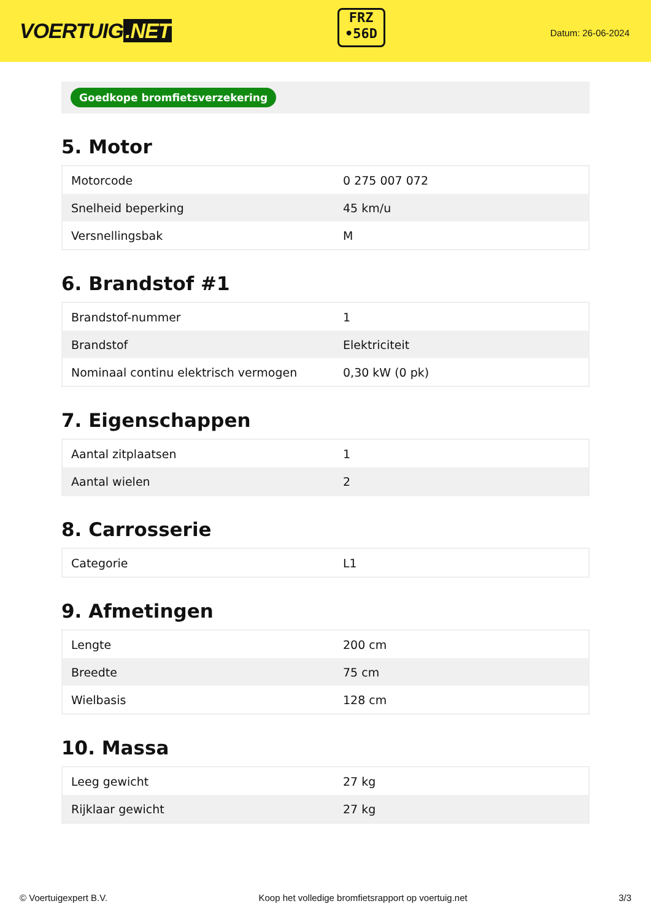VOERTUIG.NET
FRZ
•56D
Datum: 26-06-2024
Goedkope bromfietsverzekering
5. Motor
| Motorcode | 0 275 007 072 |
| Snelheid beperking | 45 km/u |
| Versnellingsbak | M |
6. Brandstof #1
| Brandstof-nummer | 1 |
| Brandstof | Elektriciteit |
| Nominaal continu elektrisch vermogen | 0,30 kW (0 pk) |
7. Eigenschappen
| Aantal zitplaatsen | 1 |
| Aantal wielen | 2 |
8. Carrosserie
| Categorie | L1 |
9. Afmetingen
| Lengte | 200 cm |
| Breedte | 75 cm |
| Wielbasis | 128 cm |
10. Massa
| Leeg gewicht | 27 kg |
| Rijklaar gewicht | 27 kg |
© Voertuigexpert B.V. Koop het volledige bromfietsrapport op voertuig.net 3/3